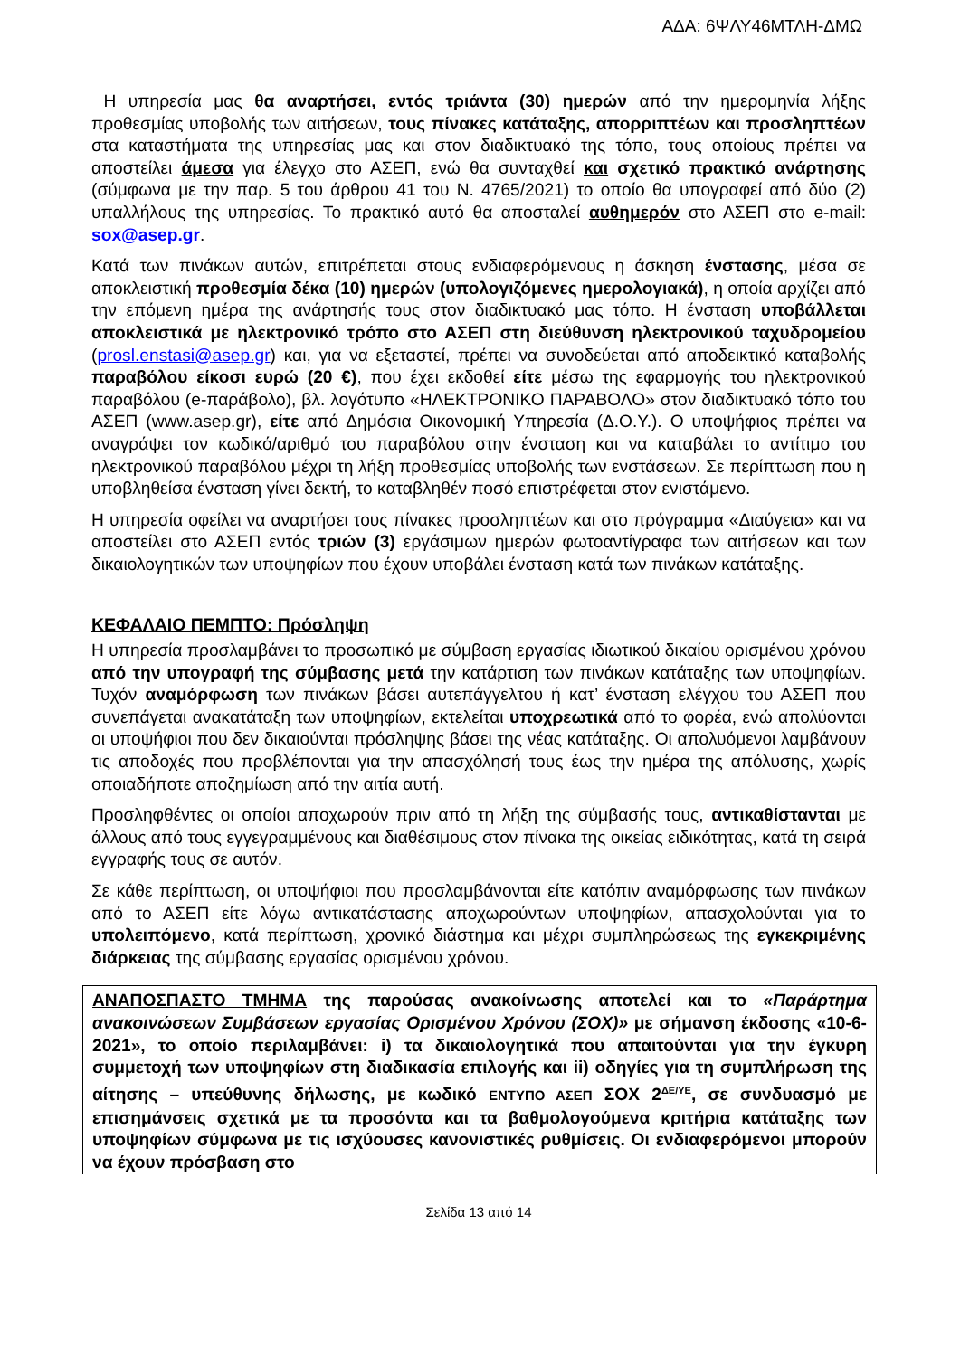ΑΔΑ: 6ΨΛΥ46ΜΤΛΗ-ΔΜΩ
Η υπηρεσία μας θα αναρτήσει, εντός τριάντα (30) ημερών από την ημερομηνία λήξης προθεσμίας υποβολής των αιτήσεων, τους πίνακες κατάταξης, απορριπτέων και προσληπτέων στα καταστήματα της υπηρεσίας μας και στον διαδικτυακό της τόπο, τους οποίους πρέπει να αποστείλει άμεσα για έλεγχο στο ΑΣΕΠ, ενώ θα συνταχθεί και σχετικό πρακτικό ανάρτησης (σύμφωνα με την παρ. 5 του άρθρου 41 του Ν. 4765/2021) το οποίο θα υπογραφεί από δύο (2) υπαλλήλους της υπηρεσίας. Το πρακτικό αυτό θα αποσταλεί αυθημερόν στο ΑΣΕΠ στο e-mail: sox@asep.gr.
Κατά των πινάκων αυτών, επιτρέπεται στους ενδιαφερόμενους η άσκηση ένστασης, μέσα σε αποκλειστική προθεσμία δέκα (10) ημερών (υπολογιζόμενες ημερολογιακά), η οποία αρχίζει από την επόμενη ημέρα της ανάρτησής τους στον διαδικτυακό μας τόπο. Η ένσταση υποβάλλεται αποκλειστικά με ηλεκτρονικό τρόπο στο ΑΣΕΠ στη διεύθυνση ηλεκτρονικού ταχυδρομείου (prosl.enstasi@asep.gr) και, για να εξεταστεί, πρέπει να συνοδεύεται από αποδεικτικό καταβολής παραβόλου είκοσι ευρώ (20 €), που έχει εκδοθεί είτε μέσω της εφαρμογής του ηλεκτρονικού παραβόλου (e-παράβολο), βλ. λογότυπο «ΗΛΕΚΤΡΟΝΙΚΟ ΠΑΡΑΒΟΛΟ» στον διαδικτυακό τόπο του ΑΣΕΠ (www.asep.gr), είτε από Δημόσια Οικονομική Υπηρεσία (Δ.Ο.Υ.). Ο υποψήφιος πρέπει να αναγράψει τον κωδικό/αριθμό του παραβόλου στην ένσταση και να καταβάλει το αντίτιμο του ηλεκτρονικού παραβόλου μέχρι τη λήξη προθεσμίας υποβολής των ενστάσεων. Σε περίπτωση που η υποβληθείσα ένσταση γίνει δεκτή, το καταβληθέν ποσό επιστρέφεται στον ενιστάμενο.
Η υπηρεσία οφείλει να αναρτήσει τους πίνακες προσληπτέων και στο πρόγραμμα «Διαύγεια» και να αποστείλει στο ΑΣΕΠ εντός τριών (3) εργάσιμων ημερών φωτοαντίγραφα των αιτήσεων και των δικαιολογητικών των υποψηφίων που έχουν υποβάλει ένσταση κατά των πινάκων κατάταξης.
ΚΕΦΑΛΑΙΟ ΠΕΜΠΤΟ: Πρόσληψη
Η υπηρεσία προσλαμβάνει το προσωπικό με σύμβαση εργασίας ιδιωτικού δικαίου ορισμένου χρόνου από την υπογραφή της σύμβασης μετά την κατάρτιση των πινάκων κατάταξης των υποψηφίων. Τυχόν αναμόρφωση των πινάκων βάσει αυτεπάγγελτου ή κατ’ ένσταση ελέγχου του ΑΣΕΠ που συνεπάγεται ανακατάταξη των υποψηφίων, εκτελείται υποχρεωτικά από το φορέα, ενώ απολύονται οι υποψήφιοι που δεν δικαιούνται πρόσληψης βάσει της νέας κατάταξης. Οι απολυόμενοι λαμβάνουν τις αποδοχές που προβλέπονται για την απασχόλησή τους έως την ημέρα της απόλυσης, χωρίς οποιαδήποτε αποζημίωση από την αιτία αυτή.
Προσληφθέντες οι οποίοι αποχωρούν πριν από τη λήξη της σύμβασής τους, αντικαθίστανται με άλλους από τους εγγεγραμμένους και διαθέσιμους στον πίνακα της οικείας ειδικότητας, κατά τη σειρά εγγραφής τους σε αυτόν.
Σε κάθε περίπτωση, οι υποψήφιοι που προσλαμβάνονται είτε κατόπιν αναμόρφωσης των πινάκων από το ΑΣΕΠ είτε λόγω αντικατάστασης αποχωρούντων υποψηφίων, απασχολούνται για το υπολειπόμενο, κατά περίπτωση, χρονικό διάστημα και μέχρι συμπληρώσεως της εγκεκριμένης διάρκειας της σύμβασης εργασίας ορισμένου χρόνου.
ΑΝΑΠΟΣΠΑΣΤΟ ΤΜΗΜΑ της παρούσας ανακοίνωσης αποτελεί και το «Παράρτημα ανακοινώσεων Συμβάσεων εργασίας Ορισμένου Χρόνου (ΣΟΧ)» με σήμανση έκδοσης «10-6-2021», το οποίο περιλαμβάνει: i) τα δικαιολογητικά που απαιτούνται για την έγκυρη συμμετοχή των υποψηφίων στη διαδικασία επιλογής και ii) οδηγίες για τη συμπλήρωση της αίτησης – υπεύθυνης δήλωσης, με κωδικό ΕΝΤΥΠΟ ΑΣΕΠ ΣΟΧ 2<sup>ΔΕ/ΥΕ</sup>, σε συνδυασμό με επισημάνσεις σχετικά με τα προσόντα και τα βαθμολογούμενα κριτήρια κατάταξης των υποψηφίων σύμφωνα με τις ισχύουσες κανονιστικές ρυθμίσεις. Οι ενδιαφερόμενοι μπορούν να έχουν πρόσβαση στο
Σελίδα 13 από 14